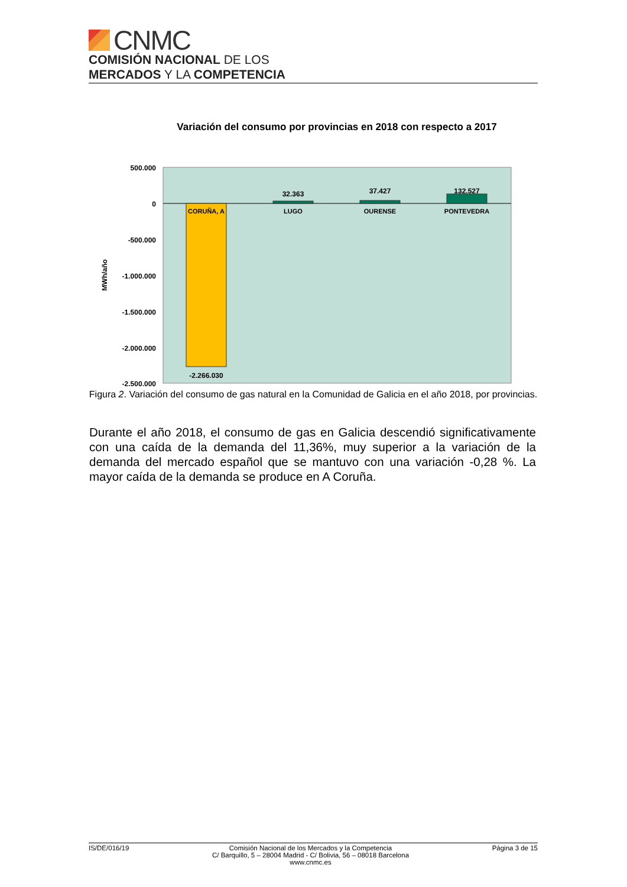CNMC
COMISIÓN NACIONAL DE LOS
MERCADOS Y LA COMPETENCIA
Variación del consumo por provincias en 2018 con respecto a 2017
500.000
0
-500.000
-1.000.000
-1.500.000
-2.000.000
-2.500.000
MWh/año
CORUÑA, A
LUGO
OURENSE
PONTEVEDRA
-2.266.030
32.363
37.427
132.527
Figura 2. Variación del consumo de gas natural en la Comunidad de Galicia en el año 2018, por provincias.
Durante el año 2018, el consumo de gas en Galicia descendió significativamente con una caída de la demanda del 11,36%, muy superior a la variación de la demanda del mercado español que se mantuvo con una variación -0,28 %. La mayor caída de la demanda se produce en A Coruña.
IS/DE/016/19 Comisión Nacional de los Mercados y la Competencia
C/ Barquillo, 5 – 28004 Madrid - C/ Bolivia, 56 – 08018 Barcelona
www.cnmc.es Página 3 de 15